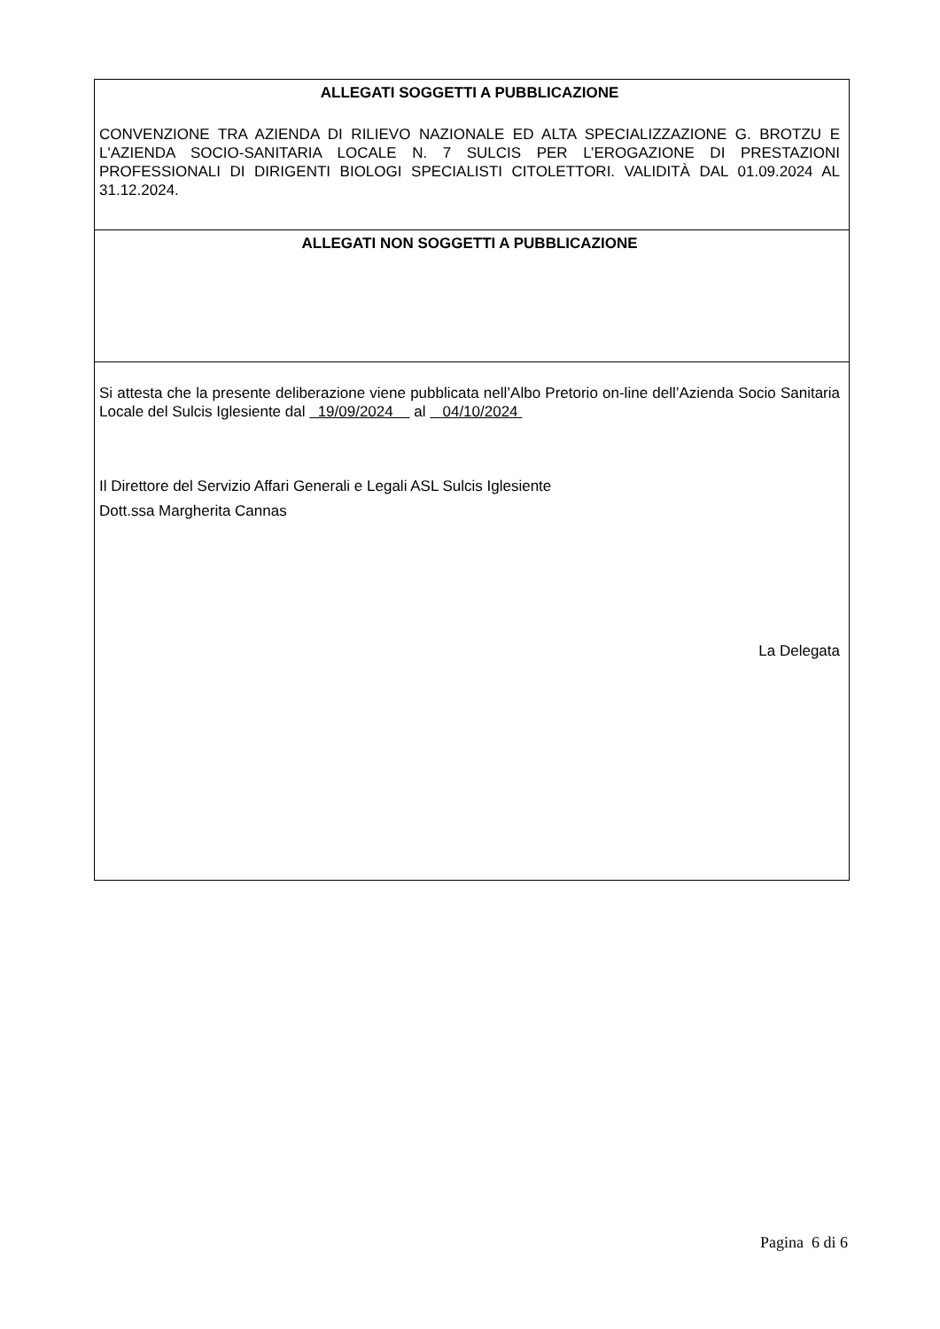ALLEGATI SOGGETTI A PUBBLICAZIONE
CONVENZIONE TRA AZIENDA DI RILIEVO NAZIONALE ED ALTA SPECIALIZZAZIONE G. BROTZU E L'AZIENDA SOCIO-SANITARIA LOCALE N. 7 SULCIS PER L’EROGAZIONE DI PRESTAZIONI PROFESSIONALI DI DIRIGENTI BIOLOGI SPECIALISTI CITOLETTORI. VALIDITÀ DAL 01.09.2024 AL 31.12.2024.
ALLEGATI NON SOGGETTI A PUBBLICAZIONE
Si attesta che la presente deliberazione viene pubblicata nell’Albo Pretorio on-line dell’Azienda Socio Sanitaria Locale del Sulcis Iglesiente dal 19/09/2024 al 04/10/2024
Il Direttore del Servizio Affari Generali e Legali ASL Sulcis Iglesiente
Dott.ssa Margherita Cannas
La Delegata
Pagina 6 di 6